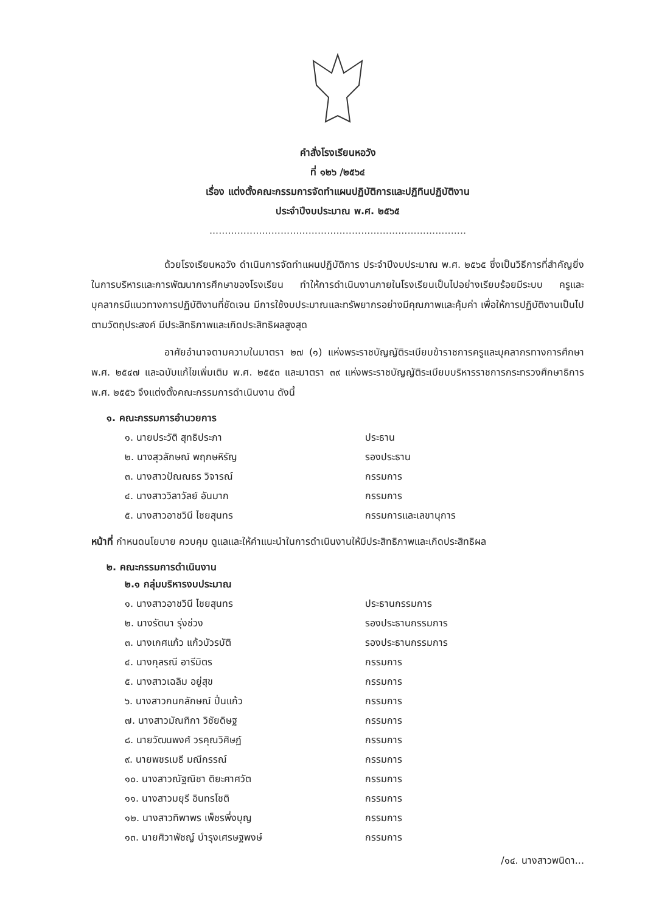คำสั่งโรงเรียนหอวัง
ที่ ๑๒๖ /๒๕๖๔
เรื่อง แต่งตั้งคณะกรรมการจัดทำแผนปฏิบัติการและปฏิทินปฏิบัติงาน
ประจำปีงบประมาณ พ.ศ. ๒๕๖๕
...................................................................................
ด้วยโรงเรียนหอวัง ดำเนินการจัดทำแผนปฏิบัติการ ประจำปีงบประมาณ พ.ศ. ๒๕๖๕ ซึ่งเป็นวิธีการที่สำคัญยิ่งในการบริหารและการพัฒนาการศึกษาของโรงเรียน ทำให้การดำเนินงานภายในโรงเรียนเป็นไปอย่างเรียบร้อยมีระบบ ครูและบุคลากรมีแนวทางการปฏิบัติงานที่ชัดเจน มีการใช้งบประมาณและทรัพยากรอย่างมีคุณภาพและคุ้มค่า เพื่อให้การปฏิบัติงานเป็นไปตามวัตถุประสงค์ มีประสิทธิภาพและเกิดประสิทธิผลสูงสุด
อาศัยอำนาจตามความในมาตรา ๒๗ (๑) แห่งพระราชบัญญัติระเบียบข้าราชการครูและบุคลากรทางการศึกษา พ.ศ. ๒๕๔๗ และฉบับแก้ไขเพิ่มเติม พ.ศ. ๒๕๕๓ และมาตรา ๓๙ แห่งพระราชบัญญัติระเบียบบริหารราชการกระทรวงศึกษาธิการ พ.ศ. ๒๕๕๖ จึงแต่งตั้งคณะกรรมการดำเนินงาน ดังนี้
๑. คณะกรรมการอำนวยการ
| ๑. นายประวัติ สุทธิประภา | ประธาน |
| ๒. นางสุวลักษณ์ พฤกษหิรัญ | รองประธาน |
| ๓. นางสาวปัณณธร วิจารณ์ | กรรมการ |
| ๔. นางสาววิลาวัลย์ อันมาก | กรรมการ |
| ๕. นางสาวอาชวินี ไชยสุนทร | กรรมการและเลขานุการ |
หน้าที่ กำหนดนโยบาย ควบคุม ดูแลและให้คำแนะนำในการดำเนินงานให้มีประสิทธิภาพและเกิดประสิทธิผล
๒. คณะกรรมการดำเนินงาน
๒.๑ กลุ่มบริหารงบประมาณ
| ๑. นางสาวอาชวินี ไชยสุนทร | ประธานกรรมการ |
| ๒. นางรัตนา รุ่งช่วง | รองประธานกรรมการ |
| ๓. นางเกศแก้ว แก้วบัวรบัติ | รองประธานกรรมการ |
| ๔. นางกุลรณี อารีมิตร | กรรมการ |
| ๕. นางสาวเฉลิม อยู่สุข | กรรมการ |
| ๖. นางสาวกนกลักษณ์ ปิ่นแก้ว | กรรมการ |
| ๗. นางสาวมัณฑิกา วิชัยดิษฐ | กรรมการ |
| ๘. นายวัฒนพงศ์ วรคุณวิศิษฏ์ | กรรมการ |
| ๙. นายพชรเมธี มณีกรรณ์ | กรรมการ |
| ๑๐. นางสาวณัฐณิชา ติยะศาศวัต | กรรมการ |
| ๑๑. นางสาวมยุรี อินทรโชติ | กรรมการ |
| ๑๒. นางสาวทิพาพร เพ็ชรพึ่งบุญ | กรรมการ |
| ๑๓. นายศิวาพัชญ์ บำรุงเศรษฐพงษ์ | กรรมการ |
/๑๔. นางสาวพนิดา...